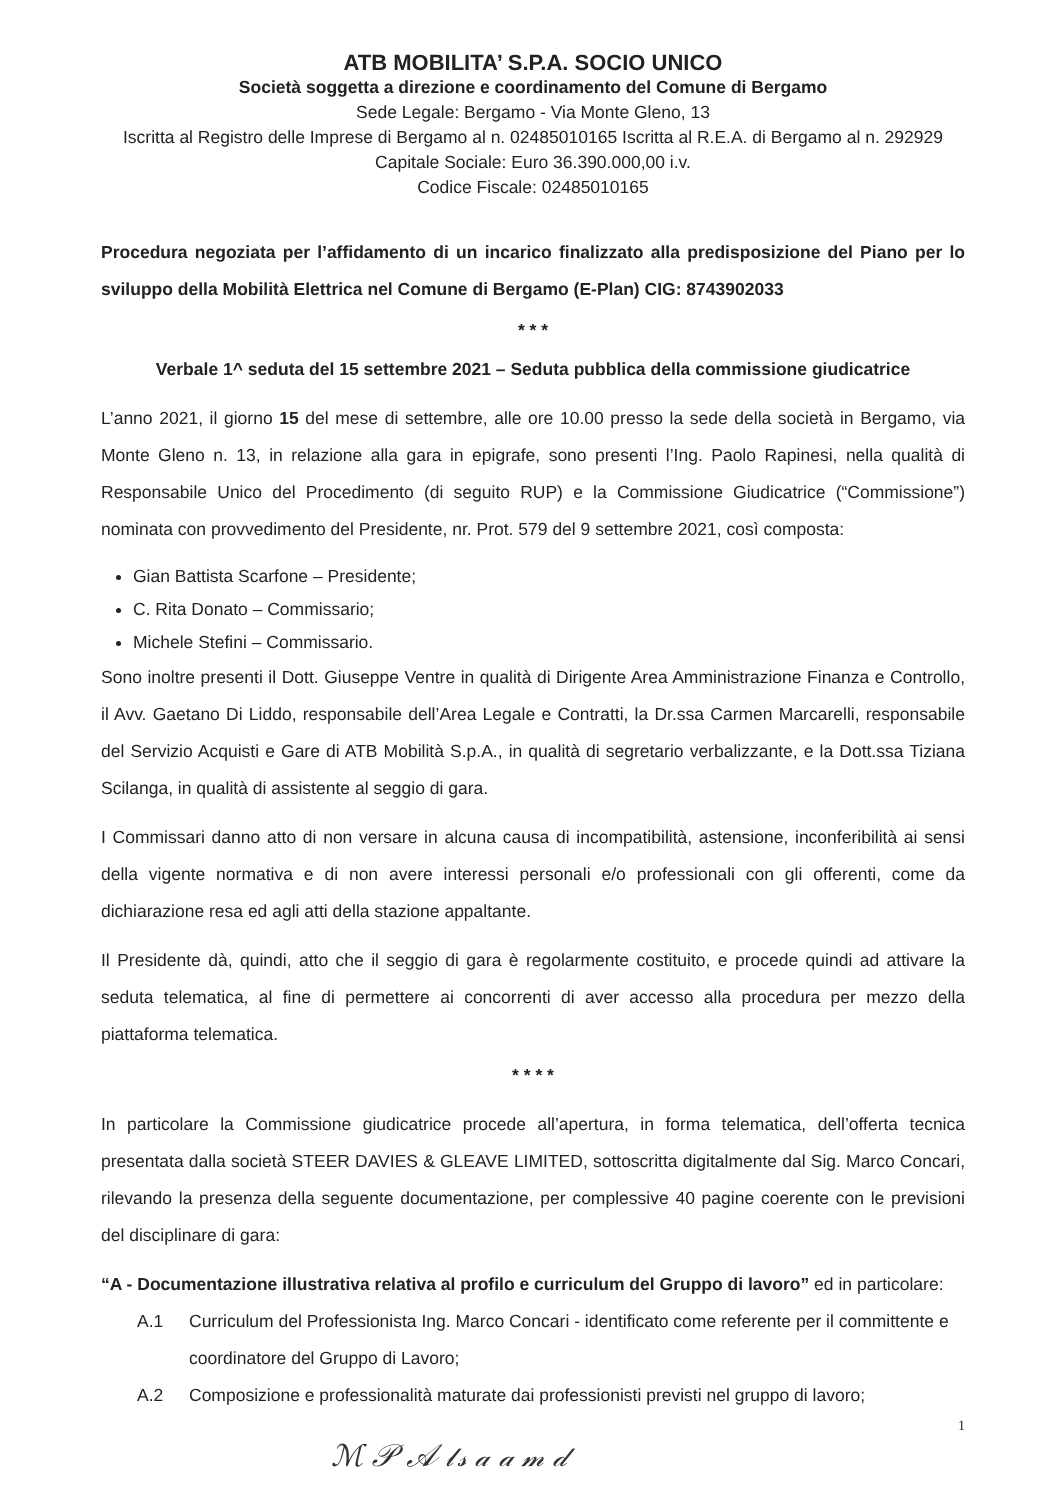ATB MOBILITA’ S.P.A. SOCIO UNICO
Società soggetta a direzione e coordinamento del Comune di Bergamo
Sede Legale: Bergamo - Via Monte Gleno, 13
Iscritta al Registro delle Imprese di Bergamo al n. 02485010165 Iscritta al R.E.A. di Bergamo al n. 292929
Capitale Sociale: Euro 36.390.000,00 i.v.
Codice Fiscale: 02485010165
Procedura negoziata per l’affidamento di un incarico finalizzato alla predisposizione del Piano per lo sviluppo della Mobilità Elettrica nel Comune di Bergamo (E-Plan) CIG: 8743902033
* * *
Verbale 1^ seduta del 15 settembre 2021 – Seduta pubblica della commissione giudicatrice
L’anno 2021, il giorno 15 del mese di settembre, alle ore 10.00 presso la sede della società in Bergamo, via Monte Gleno n. 13, in relazione alla gara in epigrafe, sono presenti l’Ing. Paolo Rapinesi, nella qualità di Responsabile Unico del Procedimento (di seguito RUP) e la Commissione Giudicatrice (“Commissione”) nominata con provvedimento del Presidente, nr. Prot. 579 del 9 settembre 2021, così composta:
Gian Battista Scarfone – Presidente;
C. Rita Donato – Commissario;
Michele Stefini – Commissario.
Sono inoltre presenti il Dott. Giuseppe Ventre in qualità di Dirigente Area Amministrazione Finanza e Controllo, il Avv. Gaetano Di Liddo, responsabile dell’Area Legale e Contratti, la Dr.ssa Carmen Marcarelli, responsabile del Servizio Acquisti e Gare di ATB Mobilità S.p.A., in qualità di segretario verbalizzante, e la Dott.ssa Tiziana Scilanga, in qualità di assistente al seggio di gara.
I Commissari danno atto di non versare in alcuna causa di incompatibilità, astensione, inconferibilità ai sensi della vigente normativa e di non avere interessi personali e/o professionali con gli offerenti, come da dichiarazione resa ed agli atti della stazione appaltante.
Il Presidente dà, quindi, atto che il seggio di gara è regolarmente costituito, e procede quindi ad attivare la seduta telematica, al fine di permettere ai concorrenti di aver accesso alla procedura per mezzo della piattaforma telematica.
* * * *
In particolare la Commissione giudicatrice procede all’apertura, in forma telematica, dell’offerta tecnica presentata dalla società STEER DAVIES & GLEAVE LIMITED, sottoscritta digitalmente dal Sig. Marco Concari, rilevando la presenza della seguente documentazione, per complessive 40 pagine coerente con le previsioni del disciplinare di gara:
“A - Documentazione illustrativa relativa al profilo e curriculum del Gruppo di lavoro” ed in particolare:
A.1 Curriculum del Professionista Ing. Marco Concari - identificato come referente per il committente e coordinatore del Gruppo di Lavoro;
A.2 Composizione e professionalità maturate dai professionisti previsti nel gruppo di lavoro;
1
ℳ 𝒫 𝒜 𝓁𝓈 𝒶 𝒶 𝓂 𝒹